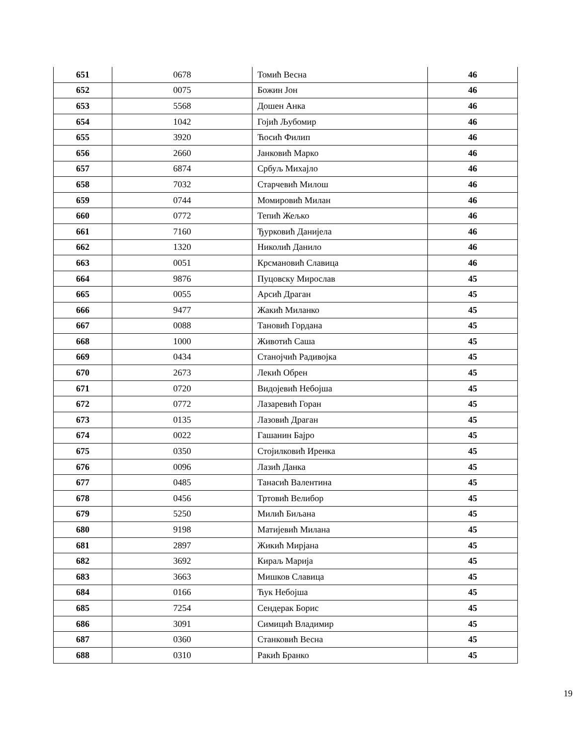| 651 | 0678 | Томић Весна | 46 |
| 652 | 0075 | Божин Јон | 46 |
| 653 | 5568 | Дошен Анка | 46 |
| 654 | 1042 | Гојић Љубомир | 46 |
| 655 | 3920 | Ћосић Филип | 46 |
| 656 | 2660 | Јанковић Марко | 46 |
| 657 | 6874 | Србуљ Михајло | 46 |
| 658 | 7032 | Старчевић Милош | 46 |
| 659 | 0744 | Момировић Милан | 46 |
| 660 | 0772 | Тепић Жељко | 46 |
| 661 | 7160 | Ђурковић Данијела | 46 |
| 662 | 1320 | Николић Данило | 46 |
| 663 | 0051 | Крсмановић Славица | 46 |
| 664 | 9876 | Пуцовску Мирослав | 45 |
| 665 | 0055 | Арсић Драган | 45 |
| 666 | 9477 | Жакић Миланко | 45 |
| 667 | 0088 | Тановић Гордана | 45 |
| 668 | 1000 | Животић Саша | 45 |
| 669 | 0434 | Станојчић Радивојка | 45 |
| 670 | 2673 | Лекић Обрен | 45 |
| 671 | 0720 | Видојевић Небојша | 45 |
| 672 | 0772 | Лазаревић Горан | 45 |
| 673 | 0135 | Лазовић Драган | 45 |
| 674 | 0022 | Гашанин Бајро | 45 |
| 675 | 0350 | Стојилковић Иренка | 45 |
| 676 | 0096 | Лазић Данка | 45 |
| 677 | 0485 | Танасић Валентина | 45 |
| 678 | 0456 | Тртовић Велибор | 45 |
| 679 | 5250 | Милић Биљана | 45 |
| 680 | 9198 | Матијевић Милана | 45 |
| 681 | 2897 | Жикић Мирјана | 45 |
| 682 | 3692 | Кираљ Марија | 45 |
| 683 | 3663 | Мишков Славица | 45 |
| 684 | 0166 | Ћук Небојша | 45 |
| 685 | 7254 | Сендерак Борис | 45 |
| 686 | 3091 | Симицић Владимир | 45 |
| 687 | 0360 | Станковић Весна | 45 |
| 688 | 0310 | Ракић Бранко | 45 |
19